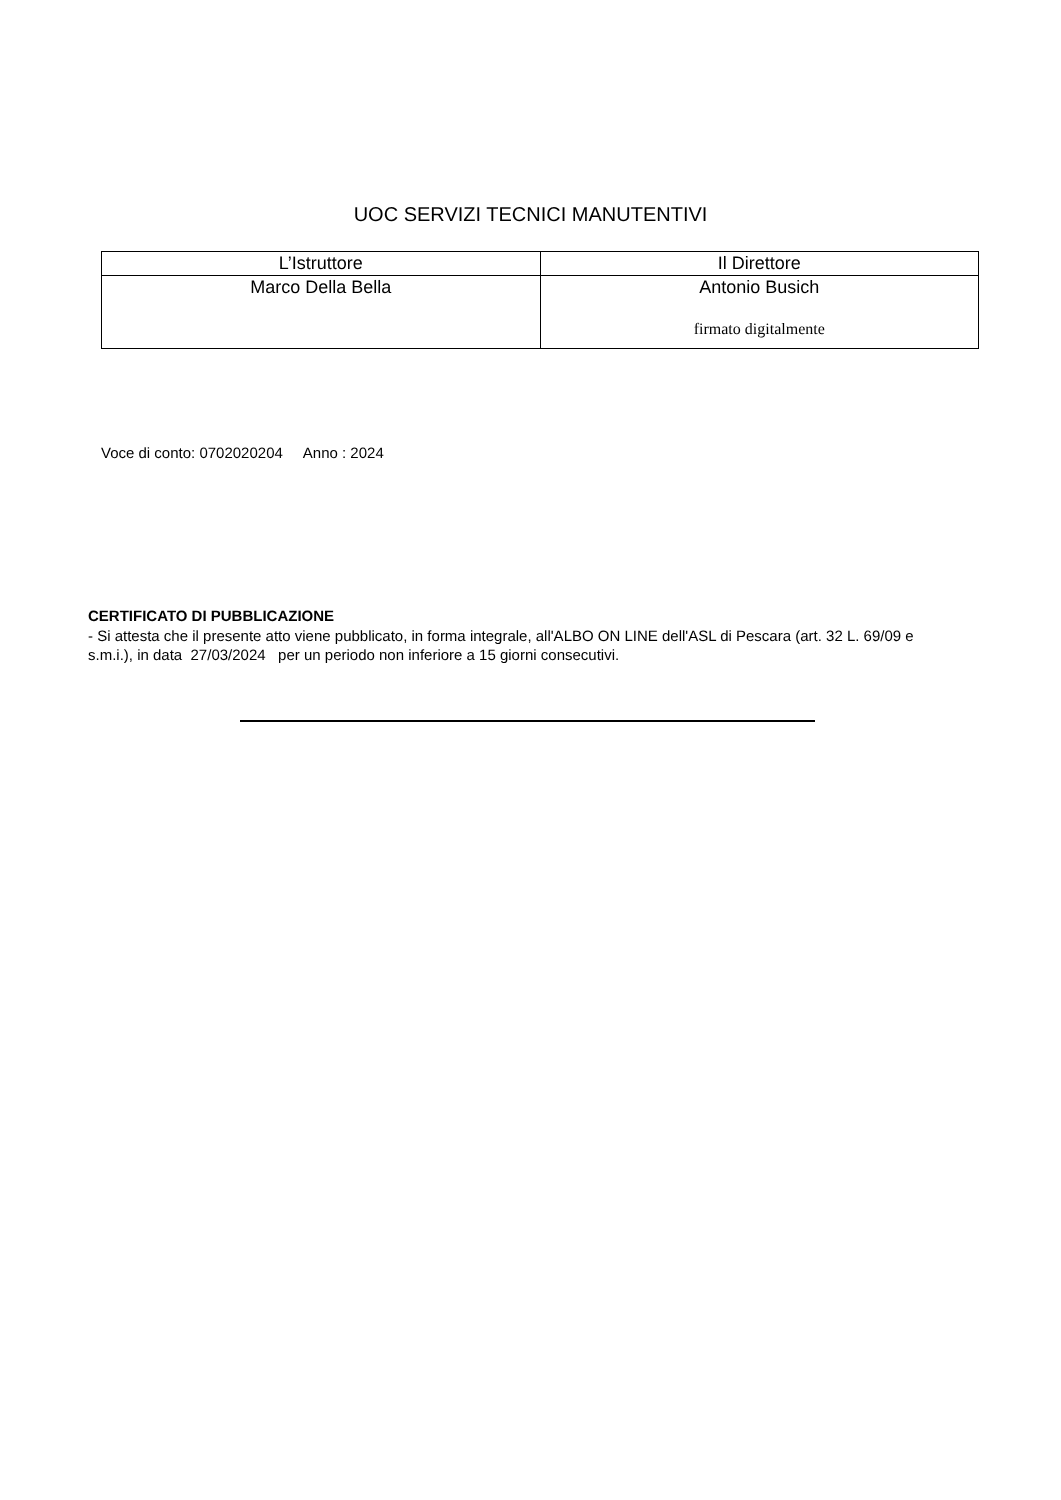UOC SERVIZI TECNICI MANUTENTIVI
| L’Istruttore | Il Direttore |
| Marco Della Bella | Antonio Busich firmato digitalmente |
Voce di conto: 0702020204 Anno : 2024
CERTIFICATO DI PUBBLICAZIONE
- Si attesta che il presente atto viene pubblicato, in forma integrale, all'ALBO ON LINE dell'ASL di Pescara (art. 32 L. 69/09 e s.m.i.), in data 27/03/2024 per un periodo non inferiore a 15 giorni consecutivi.